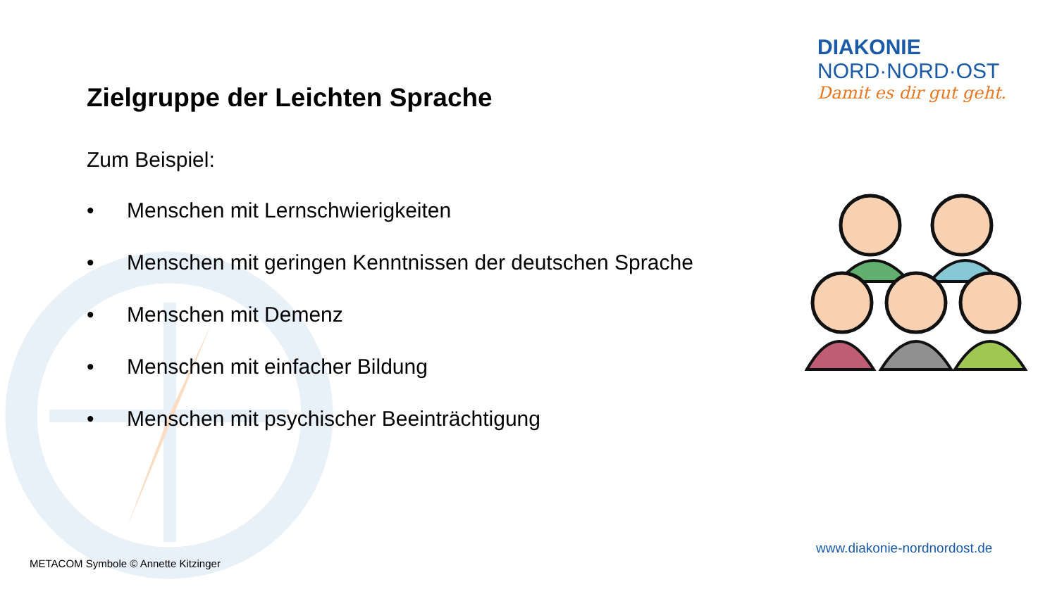Zielgruppe der Leichten Sprache
Zum Beispiel:
• Menschen mit Lernschwierigkeiten
• Menschen mit geringen Kenntnissen der deutschen Sprache
• Menschen mit Demenz
• Menschen mit einfacher Bildung
• Menschen mit psychischer Beeinträchtigung
DIAKONIE
NORD·NORD·OST
Damit es dir gut geht.
www.diakonie-nordnordost.de
METACOM Symbole © Annette Kitzinger